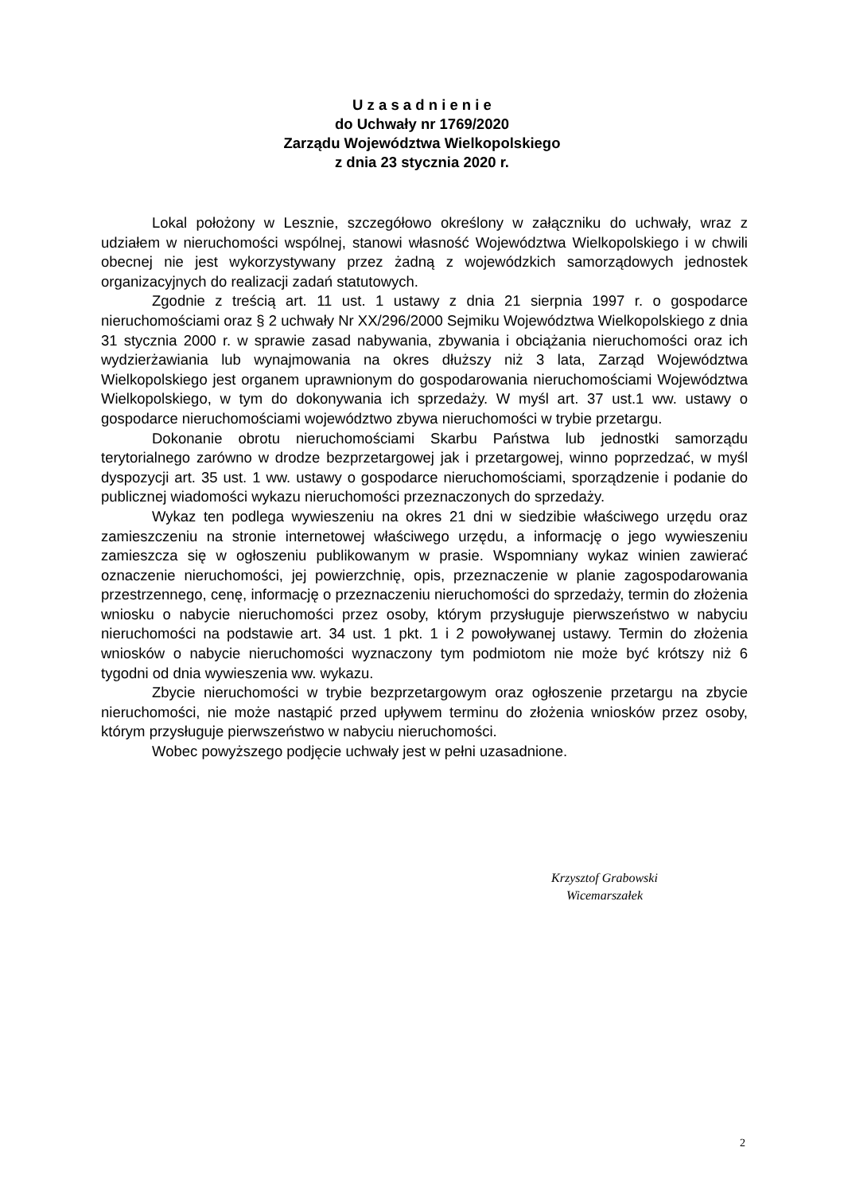U z a s a d n i e n i e
do Uchwały nr 1769/2020
Zarządu Województwa Wielkopolskiego
z dnia 23 stycznia 2020 r.
Lokal położony w Lesznie, szczegółowo określony w załączniku do uchwały, wraz z udziałem w nieruchomości wspólnej, stanowi własność Województwa Wielkopolskiego i w chwili obecnej nie jest wykorzystywany przez żadną z wojewódzkich samorządowych jednostek organizacyjnych do realizacji zadań statutowych.
Zgodnie z treścią art. 11 ust. 1 ustawy z dnia 21 sierpnia 1997 r. o gospodarce nieruchomościami oraz § 2 uchwały Nr XX/296/2000 Sejmiku Województwa Wielkopolskiego z dnia 31 stycznia 2000 r. w sprawie zasad nabywania, zbywania i obciążania nieruchomości oraz ich wydzierżawiania lub wynajmowania na okres dłuższy niż 3 lata, Zarząd Województwa Wielkopolskiego jest organem uprawnionym do gospodarowania nieruchomościami Województwa Wielkopolskiego, w tym do dokonywania ich sprzedaży. W myśl art. 37 ust.1 ww. ustawy o gospodarce nieruchomościami województwo zbywa nieruchomości w trybie przetargu.
Dokonanie obrotu nieruchomościami Skarbu Państwa lub jednostki samorządu terytorialnego zarówno w drodze bezprzetargowej jak i przetargowej, winno poprzedzać, w myśl dyspozycji art. 35 ust. 1 ww. ustawy o gospodarce nieruchomościami, sporządzenie i podanie do publicznej wiadomości wykazu nieruchomości przeznaczonych do sprzedaży.
Wykaz ten podlega wywieszeniu na okres 21 dni w siedzibie właściwego urzędu oraz zamieszczeniu na stronie internetowej właściwego urzędu, a informację o jego wywieszeniu zamieszcza się w ogłoszeniu publikowanym w prasie. Wspomniany wykaz winien zawierać oznaczenie nieruchomości, jej powierzchnię, opis, przeznaczenie w planie zagospodarowania przestrzennego, cenę, informację o przeznaczeniu nieruchomości do sprzedaży, termin do złożenia wniosku o nabycie nieruchomości przez osoby, którym przysługuje pierwszeństwo w nabyciu nieruchomości na podstawie art. 34 ust. 1 pkt. 1 i 2 powoływanej ustawy. Termin do złożenia wniosków o nabycie nieruchomości wyznaczony tym podmiotom nie może być krótszy niż 6 tygodni od dnia wywieszenia ww. wykazu.
Zbycie nieruchomości w trybie bezprzetargowym oraz ogłoszenie przetargu na zbycie nieruchomości, nie może nastąpić przed upływem terminu do złożenia wniosków przez osoby, którym przysługuje pierwszeństwo w nabyciu nieruchomości.
Wobec powyższego podjęcie uchwały jest w pełni uzasadnione.
Krzysztof Grabowski
Wicemarszałek
2